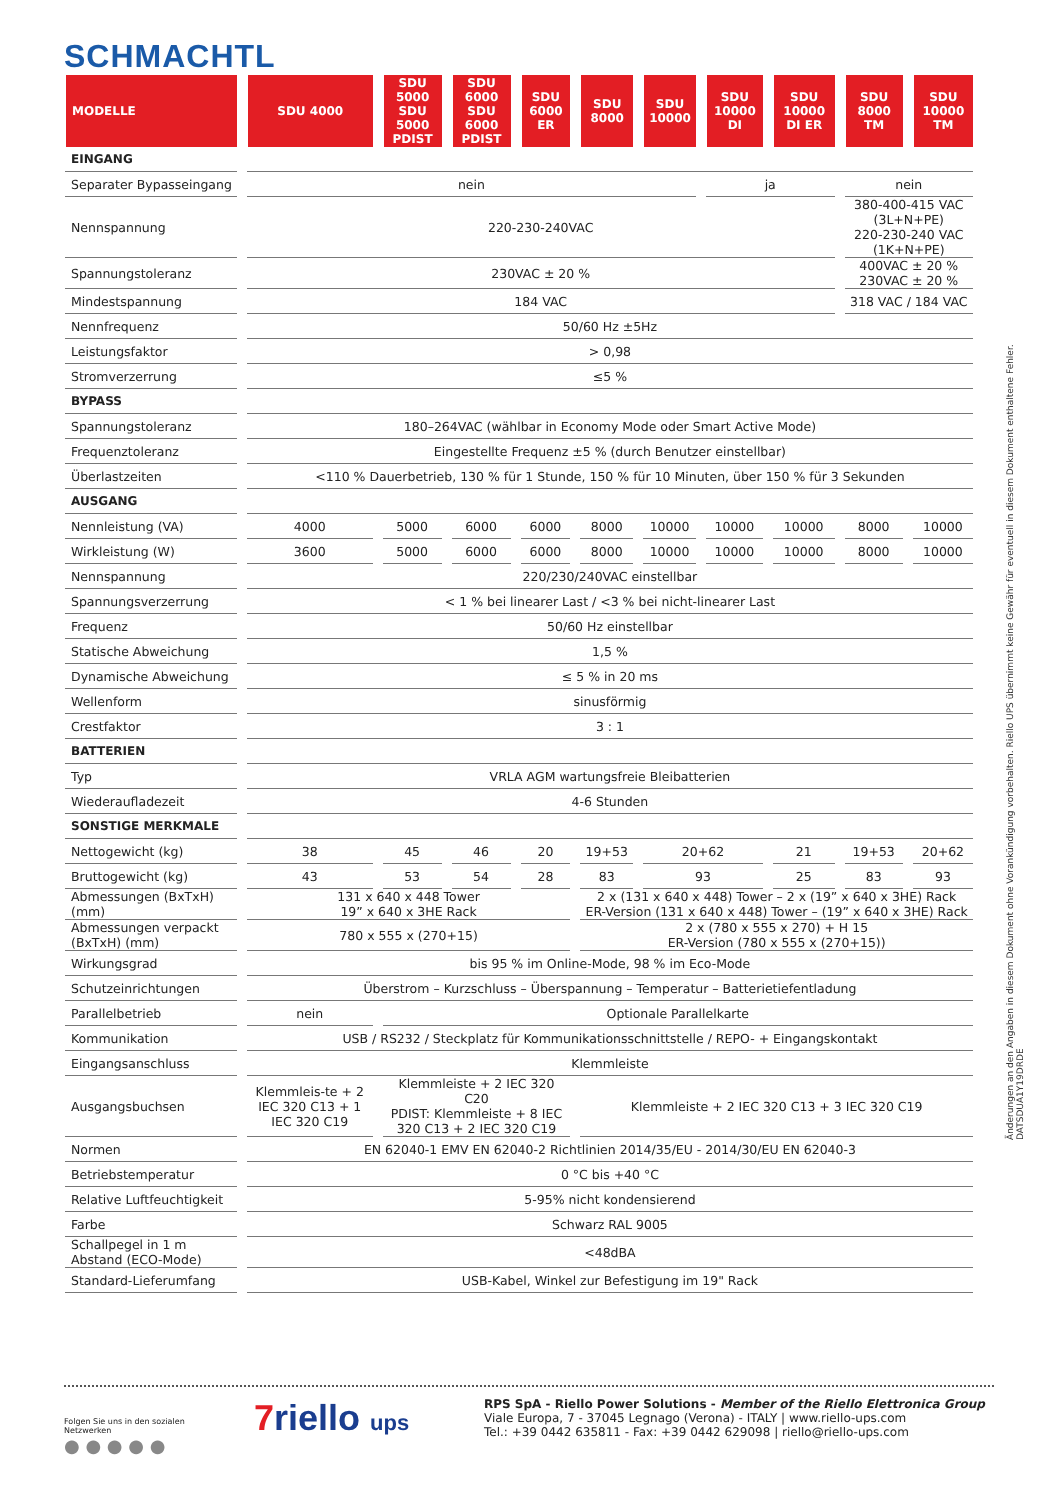SCHMACHTL
| MODELLE | SDU 4000 | SDU 5000 SDU 5000 PDIST | SDU 6000 SDU 6000 PDIST | SDU 6000 ER | SDU 8000 | SDU 10000 | SDU 10000 DI | SDU 10000 DI ER | SDU 8000 TM | SDU 10000 TM |
| --- | --- | --- | --- | --- | --- | --- | --- | --- | --- | --- |
| EINGANG | | | | | | | | | | |
| Separater Bypasseingang | nein | | | | | | ja | | nein | |
| Nennspannung | 220-230-240VAC | | | | | | | | 380-400-415 VAC (3L+N+PE) 220-230-240 VAC (1K+N+PE) | |
| Spannungstoleranz | 230VAC ± 20 % | | | | | | | | 400VAC ± 20 % 230VAC ± 20 % | |
| Mindestspannung | 184 VAC | | | | | | | | 318 VAC / 184 VAC | |
| Nennfrequenz | 50/60 Hz ±5Hz | | | | | | | | | |
| Leistungsfaktor | > 0,98 | | | | | | | | | |
| Stromverzerrung | ≤5 % | | | | | | | | | |
| BYPASS | | | | | | | | | | |
| Spannungstoleranz | 180–264VAC (wählbar in Economy Mode oder Smart Active Mode) | | | | | | | | | |
| Frequenztoleranz | Eingestellte Frequenz ±5 % (durch Benutzer einstellbar) | | | | | | | | | |
| Überlastzeiten | <110 % Dauerbetrieb, 130 % für 1 Stunde, 150 % für 10 Minuten, über 150 % für 3 Sekunden | | | | | | | | | |
| AUSGANG | | | | | | | | | | |
| Nennleistung (VA) | 4000 | 5000 | 6000 | 6000 | 8000 | 10000 | 10000 | 10000 | 8000 | 10000 |
| Wirkleistung (W) | 3600 | 5000 | 6000 | 6000 | 8000 | 10000 | 10000 | 10000 | 8000 | 10000 |
| Nennspannung | 220/230/240VAC einstellbar | | | | | | | | | |
| Spannungsverzerrung | < 1 % bei linearer Last / <3 % bei nicht-linearer Last | | | | | | | | | |
| Frequenz | 50/60 Hz einstellbar | | | | | | | | | |
| Statische Abweichung | 1,5 % | | | | | | | | | |
| Dynamische Abweichung | ≤ 5 % in 20 ms | | | | | | | | | |
| Wellenform | sinusförmig | | | | | | | | | |
| Crestfaktor | 3 : 1 | | | | | | | | | |
| BATTERIEN | | | | | | | | | | |
| Typ | VRLA AGM wartungsfreie Bleibatterien | | | | | | | | | |
| Wiederaufladezeit | 4-6 Stunden | | | | | | | | | |
| SONSTIGE MERKMALE | | | | | | | | | | |
| Nettogewicht (kg) | 38 | 45 | 46 | 20 | 19+53 | 20+62 | | 21 | 19+53 | 20+62 |
| Bruttogewicht (kg) | 43 | 53 | 54 | 28 | 83 | 93 | | 25 | 83 | 93 |
| Abmessungen (BxTxH) (mm) | 131 x 640 x 448 Tower 19” x 640 x 3HE Rack | | | | 2 x (131 x 640 x 448) Tower – 2 x (19” x 640 x 3HE) Rack ER-Version (131 x 640 x 448) Tower – (19” x 640 x 3HE) Rack | | | | | |
| Abmessungen verpackt (BxTxH) (mm) | 780 x 555 x (270+15) | | | | 2 x (780 x 555 x 270) + H 15 ER-Version (780 x 555 x (270+15)) | | | | | |
| Wirkungsgrad | bis 95 % im Online-Mode, 98 % im Eco-Mode | | | | | | | | | |
| Schutzeinrichtungen | Überstrom – Kurzschluss – Überspannung – Temperatur – Batterietiefentladung | | | | | | | | | |
| Parallelbetrieb | nein | Optionale Parallelkarte | | | | | | | | |
| Kommunikation | USB / RS232 / Steckplatz für Kommunikationsschnittstelle / REPO- + Eingangskontakt | | | | | | | | | |
| Eingangsanschluss | Klemmleiste | | | | | | | | | |
| Ausgangsbuchsen | Klemmleis-te + 2 IEC 320 C13 + 1 IEC 320 C19 | Klemmleiste + 2 IEC 320 C20 PDIST: Klemmleiste + 8 IEC 320 C13 + 2 IEC 320 C19 | | | Klemmleiste + 2 IEC 320 C13 + 3 IEC 320 C19 | | | | | |
| Normen | EN 62040-1 EMV EN 62040-2 Richtlinien 2014/35/EU - 2014/30/EU EN 62040-3 | | | | | | | | | |
| Betriebstemperatur | 0 °C bis +40 °C | | | | | | | | | |
| Relative Luftfeuchtigkeit | 5-95% nicht kondensierend | | | | | | | | | |
| Farbe | Schwarz RAL 9005 | | | | | | | | | |
| Schallpegel in 1 m Abstand (ECO-Mode) | <48dBA | | | | | | | | | |
| Standard-Lieferumfang | USB-Kabel, Winkel zur Befestigung im 19" Rack | | | | | | | | | |
Änderungen an den Angaben in diesem Dokument ohne Vorankündigung vorbehalten. Riello UPS übernimmt keine Gewähr für eventuell in diesem Dokument enthaltene Fehler. DATSDUA1Y19DRDE
Folgen Sie uns in den sozialen Netzwerken
● ● ● ● ●
7riello ups
RPS SpA - Riello Power Solutions - Member of the Riello Elettronica Group
Viale Europa, 7 - 37045 Legnago (Verona) - ITALY | www.riello-ups.com
Tel.: +39 0442 635811 - Fax: +39 0442 629098 | riello@riello-ups.com